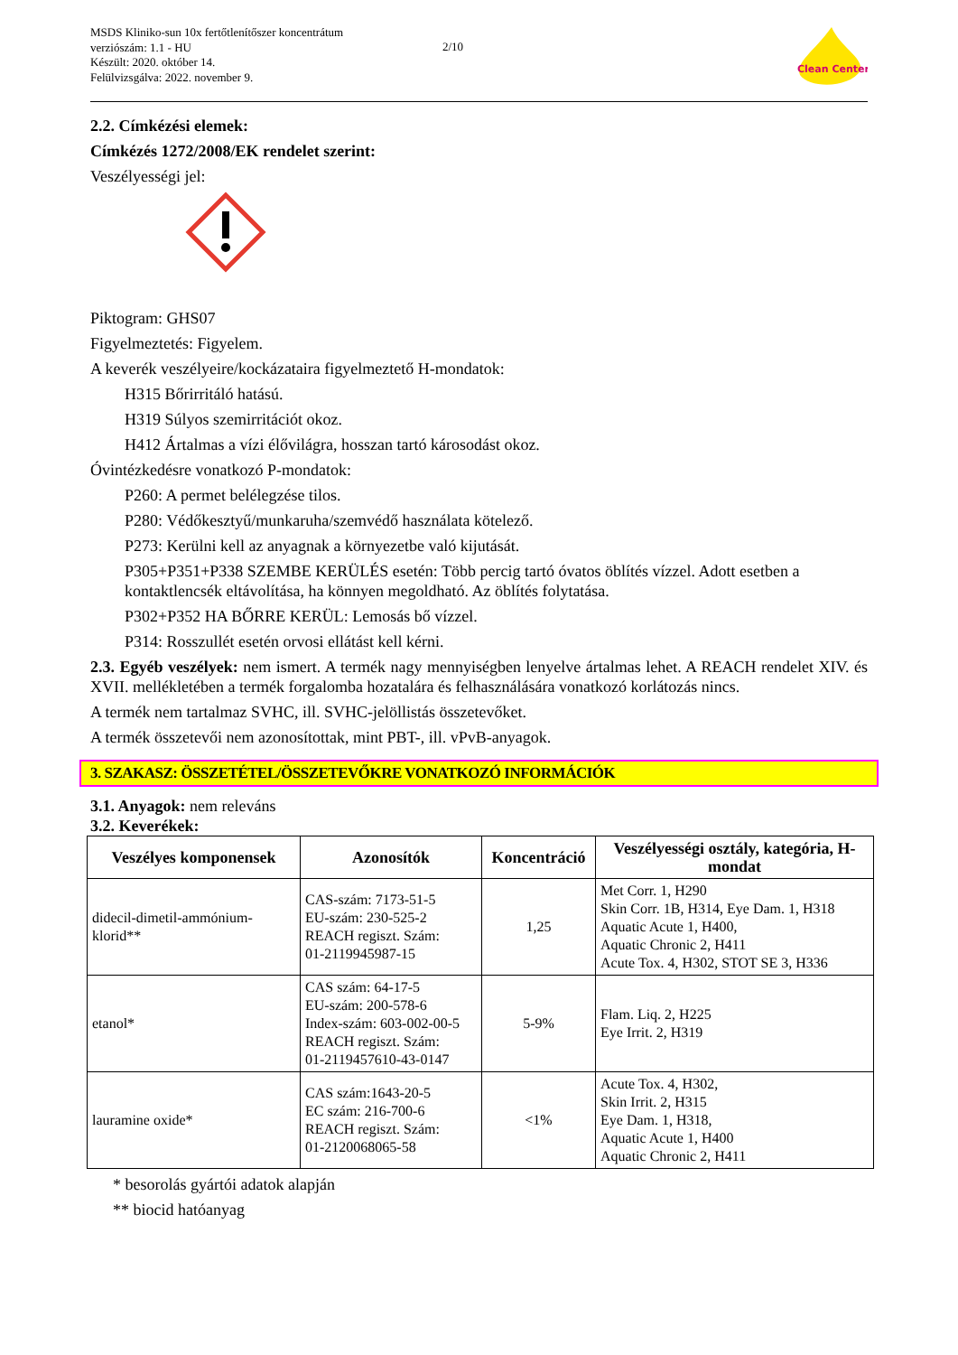MSDS Kliniko-sun 10x fertőtlenítőszer koncentrátum
verziószám: 1.1 - HU
Készült: 2020. október 14.
Felülvizsgálva: 2022. november 9.
2/10
Clean Center
2.2. Címkézési elemek:
Címkézés 1272/2008/EK rendelet szerint:
Veszélyességi jel:
Piktogram: GHS07
Figyelmeztetés: Figyelem.
A keverék veszélyeire/kockázataira figyelmeztető H-mondatok:
H315 Bőrirritáló hatású.
H319 Súlyos szemirritációt okoz.
H412 Ártalmas a vízi élővilágra, hosszan tartó károsodást okoz.
Óvintézkedésre vonatkozó P-mondatok:
P260: A permet belélegzése tilos.
P280: Védőkesztyű/munkaruha/szemvédő használata kötelező.
P273: Kerülni kell az anyagnak a környezetbe való kijutását.
P305+P351+P338 SZEMBE KERÜLÉS esetén: Több percig tartó óvatos öblítés vízzel. Adott esetben a kontaktlencsék eltávolítása, ha könnyen megoldható. Az öblítés folytatása.
P302+P352 HA BŐRRE KERÜL: Lemosás bő vízzel.
P314: Rosszullét esetén orvosi ellátást kell kérni.
2.3. Egyéb veszélyek: nem ismert. A termék nagy mennyiségben lenyelve ártalmas lehet. A REACH rendelet XIV. és XVII. mellékletében a termék forgalomba hozatalára és felhasználására vonatkozó korlátozás nincs.
A termék nem tartalmaz SVHC, ill. SVHC-jelöllistás összetevőket.
A termék összetevői nem azonosítottak, mint PBT-, ill. vPvB-anyagok.
3. SZAKASZ: ÖSSZETÉTEL/ÖSSZETEVŐKRE VONATKOZÓ INFORMÁCIÓK
3.1. Anyagok: nem releváns
3.2. Keverékek:
| Veszélyes komponensek | Azonosítók | Koncentráció | Veszélyességi osztály, kategória, H-mondat |
| --- | --- | --- | --- |
| didecil-dimetil-ammónium-klorid** | CAS-szám: 7173-51-5 EU-szám: 230-525-2 REACH regiszt. Szám: 01-2119945987-15 | 1,25 | Met Corr. 1, H290 Skin Corr. 1B, H314, Eye Dam. 1, H318 Aquatic Acute 1, H400, Aquatic Chronic 2, H411 Acute Tox. 4, H302, STOT SE 3, H336 |
| etanol* | CAS szám: 64-17-5 EU-szám: 200-578-6 Index-szám: 603-002-00-5 REACH regiszt. Szám: 01-2119457610-43-0147 | 5-9% | Flam. Liq. 2, H225 Eye Irrit. 2, H319 |
| lauramine oxide* | CAS szám:1643-20-5 EC szám: 216-700-6 REACH regiszt. Szám: 01-2120068065-58 | <1% | Acute Tox. 4, H302, Skin Irrit. 2, H315 Eye Dam. 1, H318, Aquatic Acute 1, H400 Aquatic Chronic 2, H411 |
* besorolás gyártói adatok alapján
** biocid hatóanyag